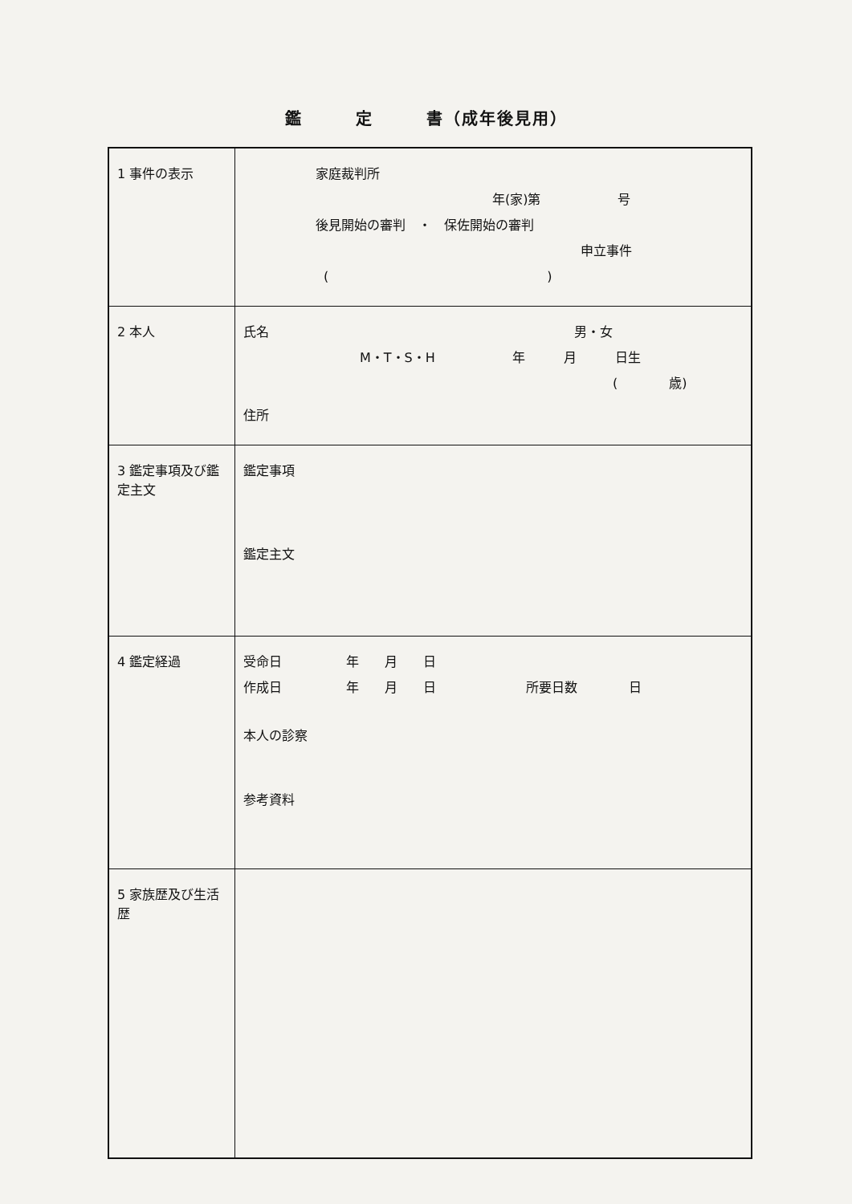鑑　　　定　　　書（成年後見用）
| 1 事件の表示 | 家庭裁判所 年(家)第 号 後見開始の審判 ・ 保佐開始の審判 申立事件 ( ) |
| 2 本人 | 氏名 男・女 M・T・S・H 年 月 日生 ( 歳) 住所 |
| 3 鑑定事項及び鑑定主文 | 鑑定事項 鑑定主文 |
| 4 鑑定経過 | 受命日 年 月 日 作成日 年 月 日 所要日数 日 本人の診察 参考資料 |
| 5 家族歴及び生活歴 | |